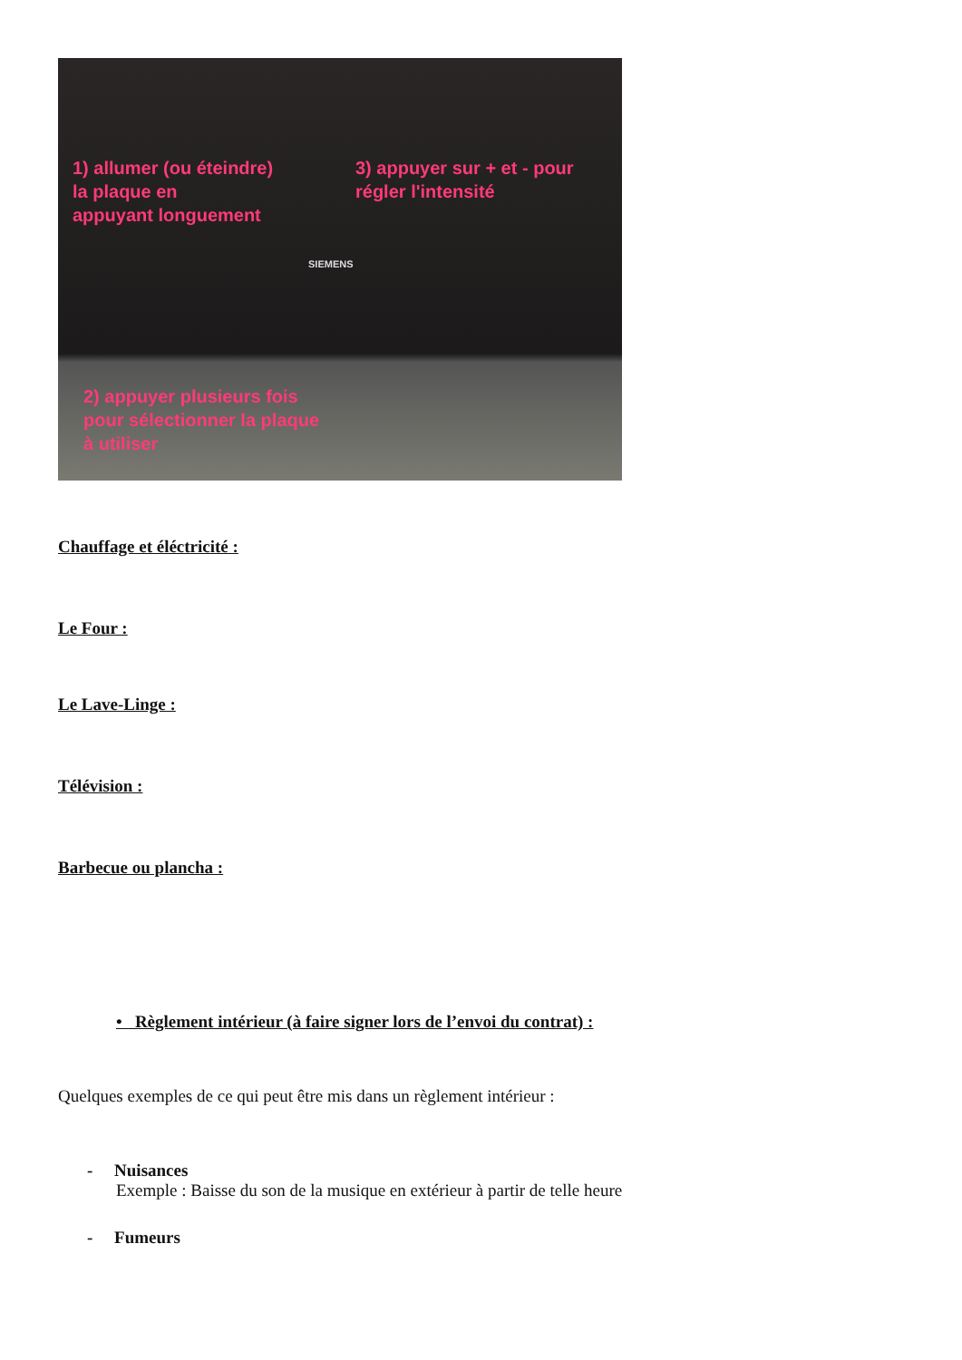1) allumer (ou éteindre)
la plaque en
appuyant longuement
3) appuyer sur + et - pour
régler l'intensité
SIEMENS
2) appuyer plusieurs fois
pour sélectionner la plaque
à utiliser
Chauffage et éléctricité :
Le Four :
Le Lave-Linge :
Télévision :
Barbecue ou plancha :
• Règlement intérieur (à faire signer lors de l’envoi du contrat) :
Quelques exemples de ce qui peut être mis dans un règlement intérieur :
- Nuisances
Exemple : Baisse du son de la musique en extérieur à partir de telle heure
- Fumeurs